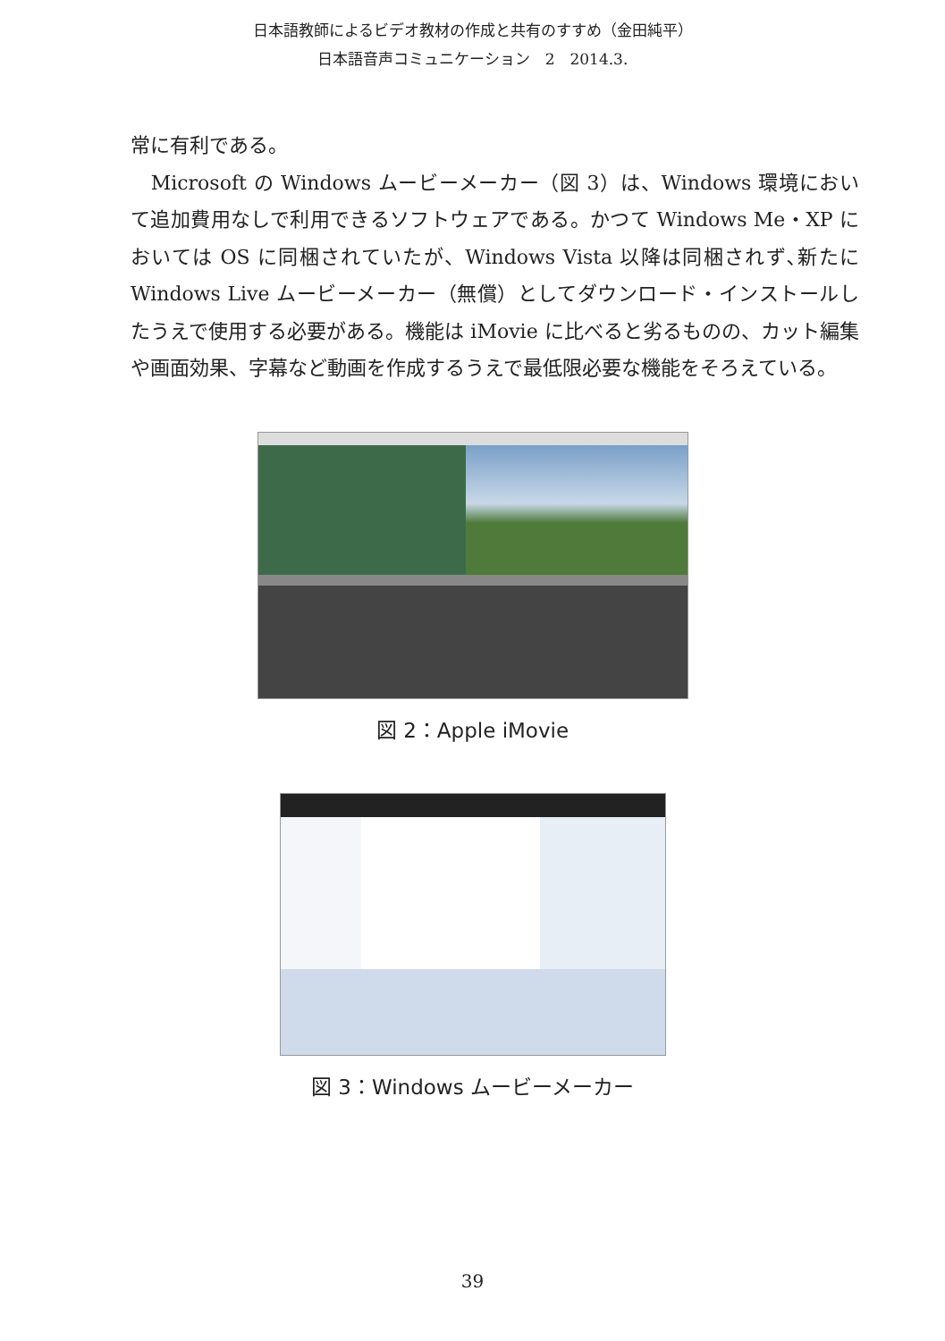日本語教師によるビデオ教材の作成と共有のすすめ（金田純平）
日本語音声コミュニケーション　2　2014.3.
常に有利である。
　Microsoft の Windows ムービーメーカー（図 3）は、Windows 環境において追加費用なしで利用できるソフトウェアである。かつて Windows Me・XP においては OS に同梱されていたが、Windows Vista 以降は同梱されず､新たに Windows Live ムービーメーカー（無償）としてダウンロード・インストールしたうえで使用する必要がある。機能は iMovie に比べると劣るものの、カット編集や画面効果、字幕など動画を作成するうえで最低限必要な機能をそろえている。
図 2：Apple iMovie
図 3：Windows ムービーメーカー
39